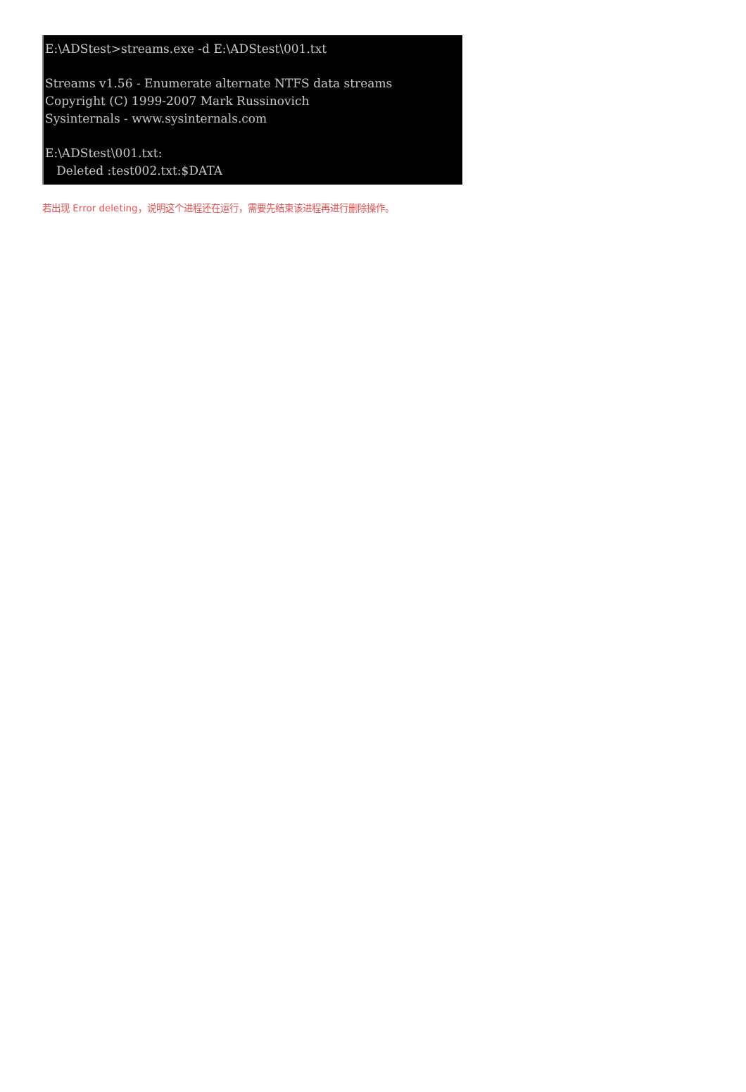E:\ADStest>streams.exe -d E:\ADStest\001.txt Streams v1.56 - Enumerate alternate NTFS data streams Copyright (C) 1999-2007 Mark Russinovich Sysinternals - www.sysinternals.com E:\ADStest\001.txt: Deleted :test002.txt:$DATA
若出现 Error deleting，说明这个进程还在运行，需要先结束该进程再进行删除操作。